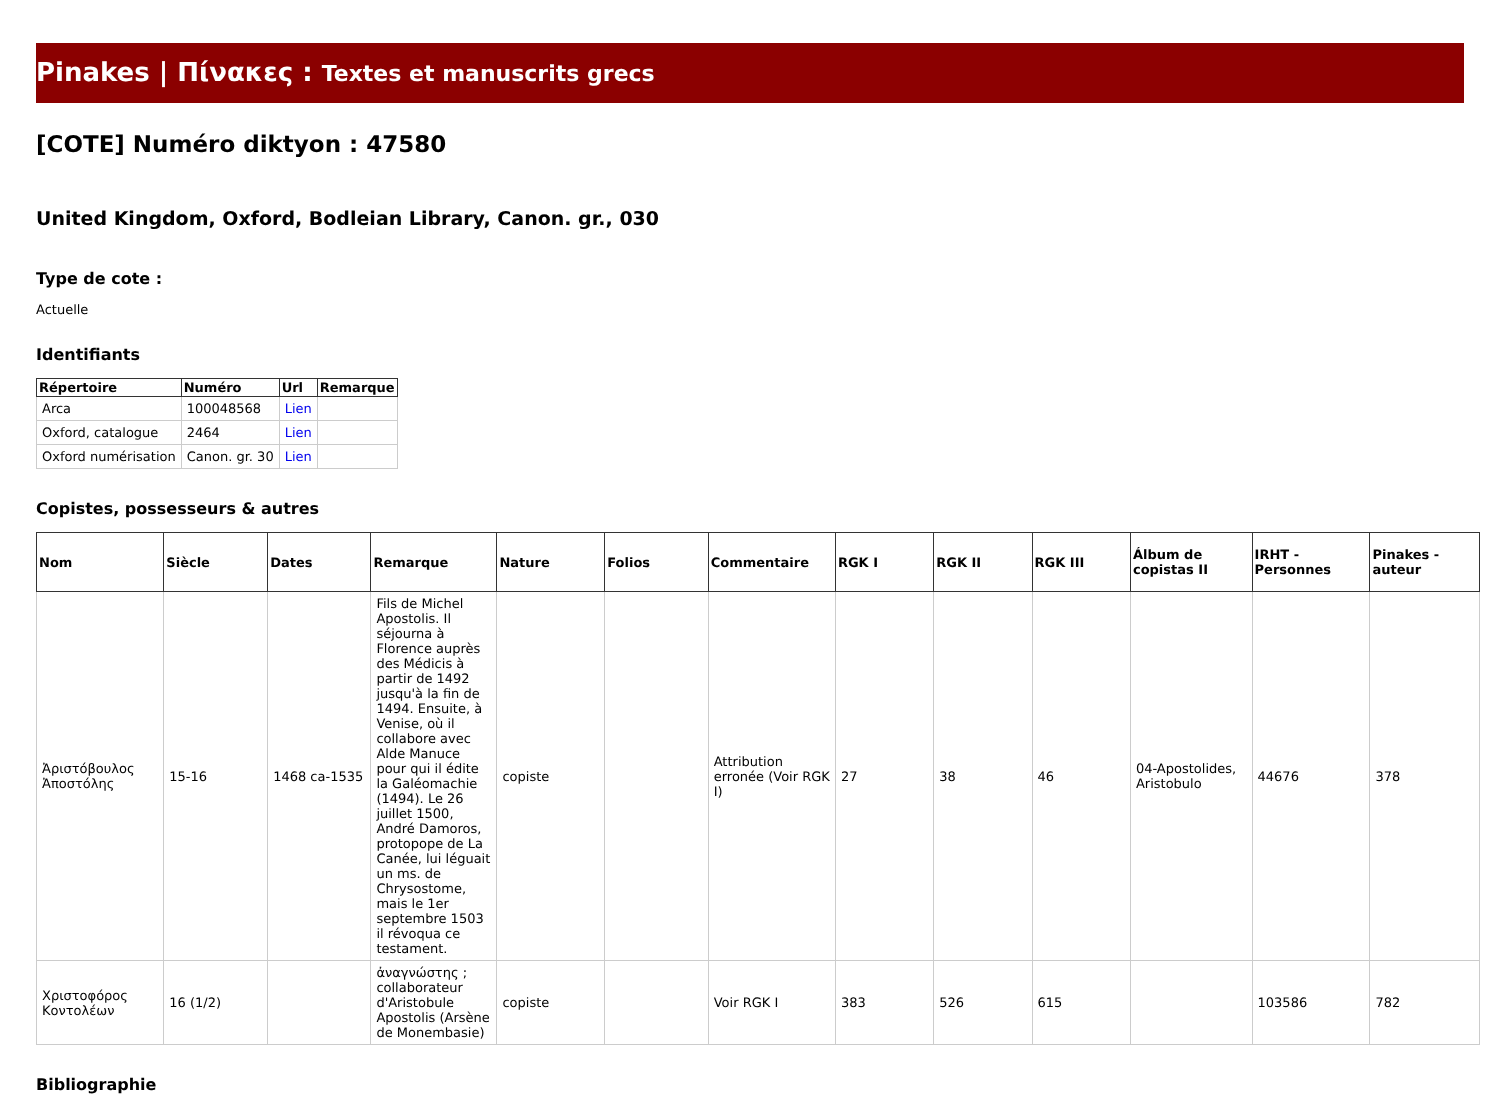Pinakes | Πίνακες : Textes et manuscrits grecs
[COTE] Numéro diktyon : 47580
United Kingdom, Oxford, Bodleian Library, Canon. gr., 030
Type de cote :
Actuelle
Identifiants
| Répertoire | Numéro | Url | Remarque |
| --- | --- | --- | --- |
| Arca | 100048568 | Lien | |
| Oxford, catalogue | 2464 | Lien | |
| Oxford numérisation | Canon. gr. 30 | Lien | |
Copistes, possesseurs & autres
| Nom | Siècle | Dates | Remarque | Nature | Folios | Commentaire | RGK I | RGK II | RGK III | Álbum de copistas II | IRHT - Personnes | Pinakes - auteur |
| --- | --- | --- | --- | --- | --- | --- | --- | --- | --- | --- | --- | --- |
| Ἀριστόβουλος Ἀποστόλης | 15-16 | 1468 ca-1535 | Fils de Michel Apostolis. Il séjourna à Florence auprès des Médicis à partir de 1492 jusqu'à la fin de 1494. Ensuite, à Venise, où il collabore avec Alde Manuce pour qui il édite la Galéomachie (1494). Le 26 juillet 1500, André Damoros, protopope de La Canée, lui léguait un ms. de Chrysostome, mais le 1er septembre 1503 il révoqua ce testament. | copiste | | Attribution erronée (Voir RGK I) | 27 | 38 | 46 | 04-Apostolides, Aristobulo | 44676 | 378 |
| Χριστοφόρος Κοντολέων | 16 (1/2) | | ἀναγνώστης ; collaborateur d'Aristobule Apostolis (Arsène de Monembasie) | copiste | | Voir RGK I | 383 | 526 | 615 | | 103586 | 782 |
Bibliographie